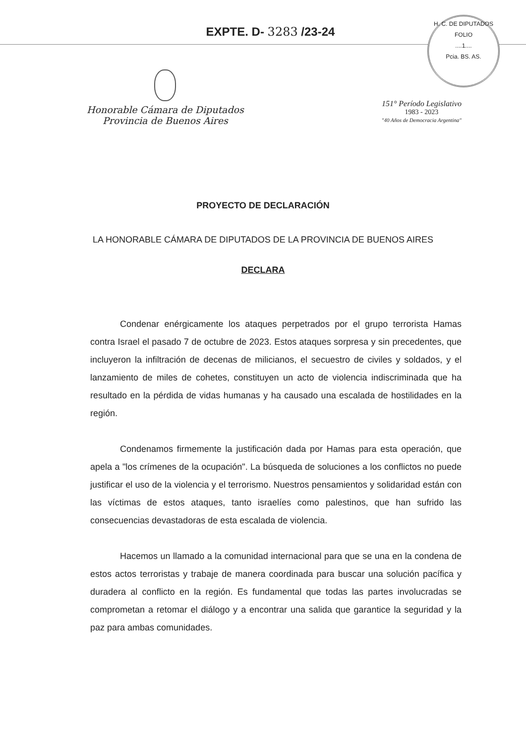EXPTE. D- 3283 /23-24
H. C. DE DIPUTADOS
FOLIO
....1....
Pcia. BS. AS.
Honorable Cámara de Diputados
Provincia de Buenos Aires
151° Período Legislativo
1983 - 2023
"40 Años de Democracia Argentina"
PROYECTO DE DECLARACIÓN
LA HONORABLE CÁMARA DE DIPUTADOS DE LA PROVINCIA DE BUENOS AIRES
DECLARA
Condenar enérgicamente los ataques perpetrados por el grupo terrorista Hamas contra Israel el pasado 7 de octubre de 2023. Estos ataques sorpresa y sin precedentes, que incluyeron la infiltración de decenas de milicianos, el secuestro de civiles y soldados, y el lanzamiento de miles de cohetes, constituyen un acto de violencia indiscriminada que ha resultado en la pérdida de vidas humanas y ha causado una escalada de hostilidades en la región.
Condenamos firmemente la justificación dada por Hamas para esta operación, que apela a "los crímenes de la ocupación". La búsqueda de soluciones a los conflictos no puede justificar el uso de la violencia y el terrorismo. Nuestros pensamientos y solidaridad están con las víctimas de estos ataques, tanto israelíes como palestinos, que han sufrido las consecuencias devastadoras de esta escalada de violencia.
Hacemos un llamado a la comunidad internacional para que se una en la condena de estos actos terroristas y trabaje de manera coordinada para buscar una solución pacífica y duradera al conflicto en la región. Es fundamental que todas las partes involucradas se comprometan a retomar el diálogo y a encontrar una salida que garantice la seguridad y la paz para ambas comunidades.